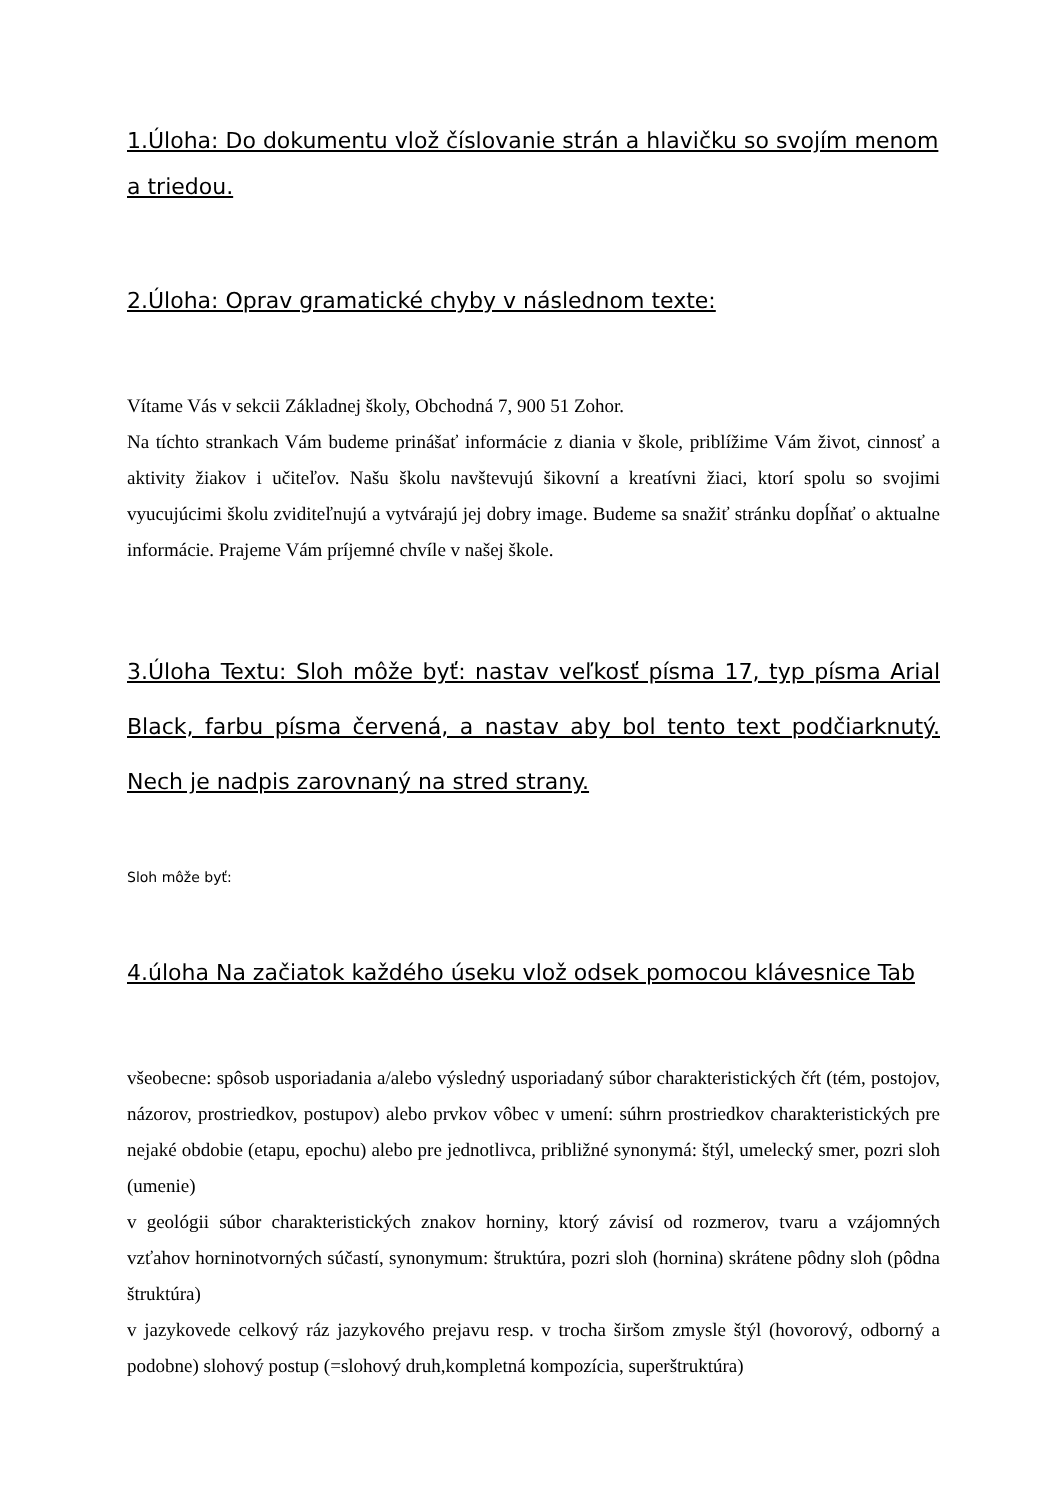1.Úloha: Do dokumentu vlož číslovanie strán a hlavičku so svojím menom a triedou.
2.Úloha: Oprav gramatické chyby v následnom texte:
Vítame Vás v sekcii Základnej školy, Obchodná 7, 900 51 Zohor.
Na tíchto strankach Vám budeme prinášať informácie z diania v škole, priblížime Vám život, cinnosť a aktivity žiakov i učiteľov. Našu školu navštevujú šikovní a kreatívni žiaci, ktorí spolu so svojimi vyucujúcimi školu zviditeľnujú a vytvárajú jej dobry image. Budeme sa snažiť stránku dopĺňať o aktualne informácie. Prajeme Vám príjemné chvíle v našej škole.
3.Úloha Textu: Sloh môže byť: nastav veľkosť písma 17, typ písma Arial Black, farbu písma červená, a nastav aby bol tento text podčiarknutý. Nech je nadpis zarovnaný na stred strany.
Sloh môže byť:
4.úloha Na začiatok každého úseku vlož odsek pomocou klávesnice Tab
všeobecne: spôsob usporiadania a/alebo výsledný usporiadaný súbor charakteristických čŕt (tém, postojov, názorov, prostriedkov, postupov) alebo prvkov vôbec v umení: súhrn prostriedkov charakteristických pre nejaké obdobie (etapu, epochu) alebo pre jednotlivca, približné synonymá: štýl, umelecký smer, pozri sloh (umenie)
v geológii súbor charakteristických znakov horniny, ktorý závisí od rozmerov, tvaru a vzájomných vzťahov horninotvorných súčastí, synonymum: štruktúra, pozri sloh (hornina) skrátene pôdny sloh (pôdna štruktúra)
v jazykovede celkový ráz jazykového prejavu resp. v trocha širšom zmysle štýl (hovorový, odborný a podobne) slohový postup (=slohový druh,kompletná kompozícia, superštruktúra)